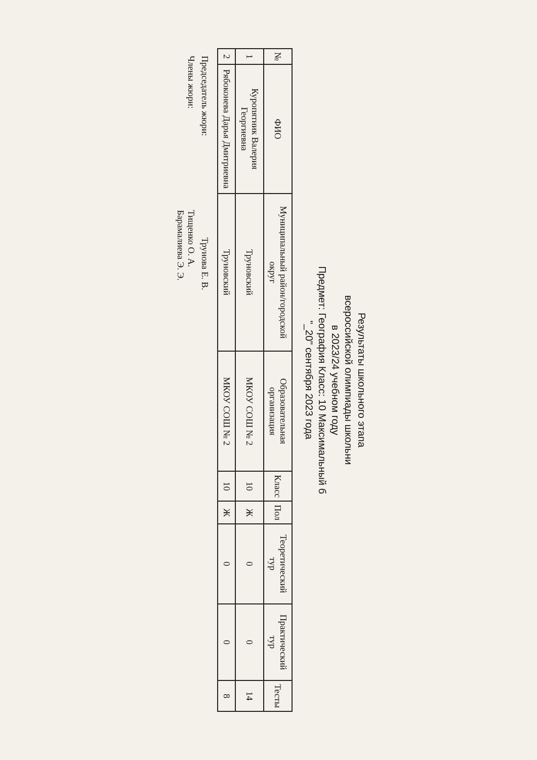Результаты школьного этапа
всероссийской олимпиады школьни
в 2023/24 учебном году
Предмет: География Класс: 10 Максимальный б
"_20" сентября 2023 года
| № | ФИО | Муниципальный район/городской округ | Образовательная организация | Класс | Пол | Теоретический тур | Практический тур | Тесты |
| --- | --- | --- | --- | --- | --- | --- | --- | --- |
| 1 | Куропятник Валерия Георгиевна | Труновский | МКОУ СОШ № 2 | 10 | Ж | 0 | 0 | 14 |
| 2 | Рябоконева Дарья Дмитриевна | Труновский | МКОУ СОШ № 2 | 10 | Ж | 0 | 0 | 8 |
Председатель жюри: Трунова Е. В.
Члены жюри: Тищенко О. А.
Барамалиева Э. Э.